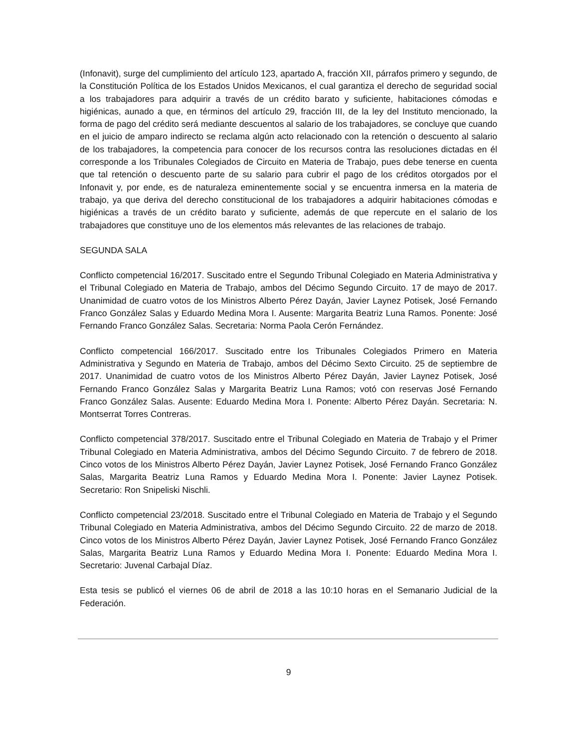(Infonavit), surge del cumplimiento del artículo 123, apartado A, fracción XII, párrafos primero y segundo, de la Constitución Política de los Estados Unidos Mexicanos, el cual garantiza el derecho de seguridad social a los trabajadores para adquirir a través de un crédito barato y suficiente, habitaciones cómodas e higiénicas, aunado a que, en términos del artículo 29, fracción III, de la ley del Instituto mencionado, la forma de pago del crédito será mediante descuentos al salario de los trabajadores, se concluye que cuando en el juicio de amparo indirecto se reclama algún acto relacionado con la retención o descuento al salario de los trabajadores, la competencia para conocer de los recursos contra las resoluciones dictadas en él corresponde a los Tribunales Colegiados de Circuito en Materia de Trabajo, pues debe tenerse en cuenta que tal retención o descuento parte de su salario para cubrir el pago de los créditos otorgados por el Infonavit y, por ende, es de naturaleza eminentemente social y se encuentra inmersa en la materia de trabajo, ya que deriva del derecho constitucional de los trabajadores a adquirir habitaciones cómodas e higiénicas a través de un crédito barato y suficiente, además de que repercute en el salario de los trabajadores que constituye uno de los elementos más relevantes de las relaciones de trabajo.
SEGUNDA SALA
Conflicto competencial 16/2017. Suscitado entre el Segundo Tribunal Colegiado en Materia Administrativa y el Tribunal Colegiado en Materia de Trabajo, ambos del Décimo Segundo Circuito. 17 de mayo de 2017. Unanimidad de cuatro votos de los Ministros Alberto Pérez Dayán, Javier Laynez Potisek, José Fernando Franco González Salas y Eduardo Medina Mora I. Ausente: Margarita Beatriz Luna Ramos. Ponente: José Fernando Franco González Salas. Secretaria: Norma Paola Cerón Fernández.
Conflicto competencial 166/2017. Suscitado entre los Tribunales Colegiados Primero en Materia Administrativa y Segundo en Materia de Trabajo, ambos del Décimo Sexto Circuito. 25 de septiembre de 2017. Unanimidad de cuatro votos de los Ministros Alberto Pérez Dayán, Javier Laynez Potisek, José Fernando Franco González Salas y Margarita Beatriz Luna Ramos; votó con reservas José Fernando Franco González Salas. Ausente: Eduardo Medina Mora I. Ponente: Alberto Pérez Dayán. Secretaria: N. Montserrat Torres Contreras.
Conflicto competencial 378/2017. Suscitado entre el Tribunal Colegiado en Materia de Trabajo y el Primer Tribunal Colegiado en Materia Administrativa, ambos del Décimo Segundo Circuito. 7 de febrero de 2018. Cinco votos de los Ministros Alberto Pérez Dayán, Javier Laynez Potisek, José Fernando Franco González Salas, Margarita Beatriz Luna Ramos y Eduardo Medina Mora I. Ponente: Javier Laynez Potisek. Secretario: Ron Snipeliski Nischli.
Conflicto competencial 23/2018. Suscitado entre el Tribunal Colegiado en Materia de Trabajo y el Segundo Tribunal Colegiado en Materia Administrativa, ambos del Décimo Segundo Circuito. 22 de marzo de 2018. Cinco votos de los Ministros Alberto Pérez Dayán, Javier Laynez Potisek, José Fernando Franco González Salas, Margarita Beatriz Luna Ramos y Eduardo Medina Mora I. Ponente: Eduardo Medina Mora I. Secretario: Juvenal Carbajal Díaz.
Esta tesis se publicó el viernes 06 de abril de 2018 a las 10:10 horas en el Semanario Judicial de la Federación.
9